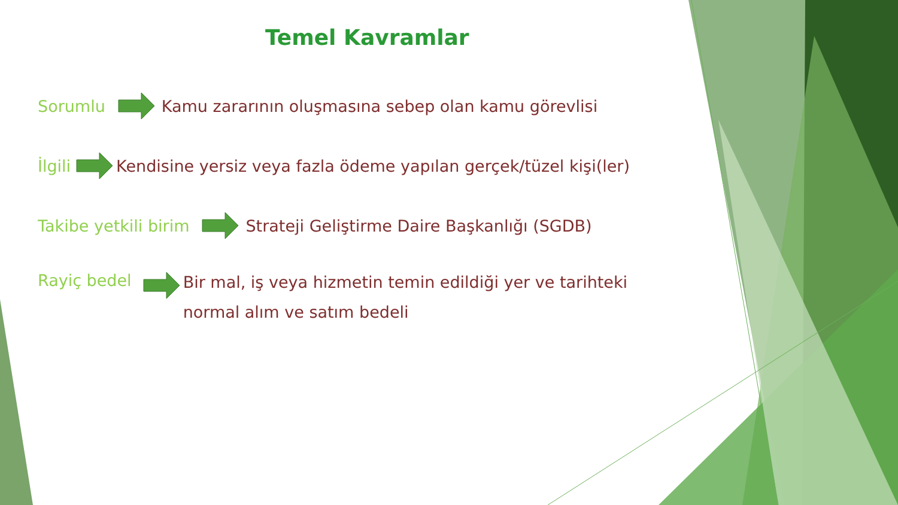Temel Kavramlar
Sorumlu Kamu zararının oluşmasına sebep olan kamu görevlisi
İlgili Kendisine yersiz veya fazla ödeme yapılan gerçek/tüzel kişi(ler)
Takibe yetkili birim Strateji Geliştirme Daire Başkanlığı (SGDB)
Rayiç bedel Bir mal, iş veya hizmetin temin edildiği yer ve tarihteki
normal alım ve satım bedeli